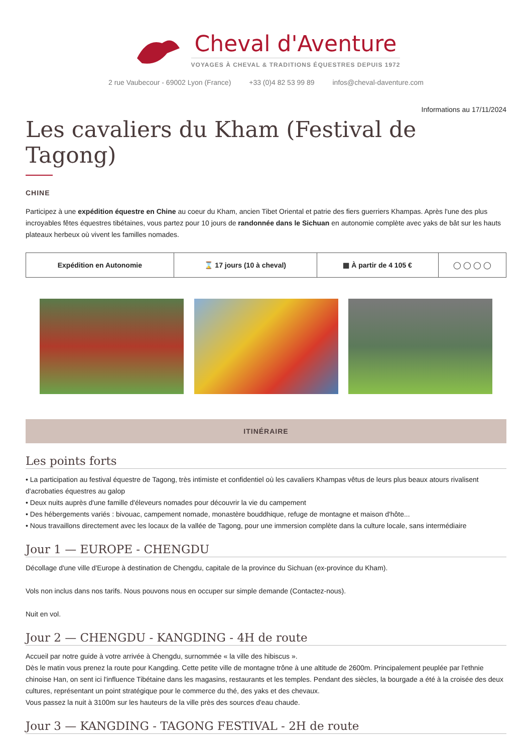Cheval d'Aventure
VOYAGES À CHEVAL & TRADITIONS ÉQUESTRES DEPUIS 1972
2 rue Vaubecour - 69002 Lyon (France) +33 (0)4 82 53 99 89 infos@cheval-daventure.com
Informations au 17/11/2024
Les cavaliers du Kham (Festival de Tagong)
CHINE
Participez à une expédition équestre en Chine au coeur du Kham, ancien Tibet Oriental et patrie des fiers guerriers Khampas. Après l'une des plus incroyables fêtes équestres tibétaines, vous partez pour 10 jours de randonnée dans le Sichuan en autonomie complète avec yaks de bât sur les hauts plateaux herbeux où vivent les familles nomades.
| Expédition en Autonomie | ⌛ 17 jours (10 à cheval) | ▦ À partir de 4 105 € | ◯ ◯ ◯ ◯ |
ITINÉRAIRE
Les points forts
• La participation au festival équestre de Tagong, très intimiste et confidentiel où les cavaliers Khampas vêtus de leurs plus beaux atours rivalisent d'acrobaties équestres au galop
• Deux nuits auprès d'une famille d'éleveurs nomades pour découvrir la vie du campement
• Des hébergements variés : bivouac, campement nomade, monastère bouddhique, refuge de montagne et maison d'hôte...
• Nous travaillons directement avec les locaux de la vallée de Tagong, pour une immersion complète dans la culture locale, sans intermédiaire
Jour 1 — EUROPE - CHENGDU
Décollage d'une ville d'Europe à destination de Chengdu, capitale de la province du Sichuan (ex-province du Kham).
Vols non inclus dans nos tarifs. Nous pouvons nous en occuper sur simple demande (Contactez-nous).
Nuit en vol.
Jour 2 — CHENGDU - KANGDING - 4H de route
Accueil par notre guide à votre arrivée à Chengdu, surnommée « la ville des hibiscus ».
Dès le matin vous prenez la route pour Kangding. Cette petite ville de montagne trône à une altitude de 2600m. Principalement peuplée par l'ethnie chinoise Han, on sent ici l'influence Tibétaine dans les magasins, restaurants et les temples. Pendant des siècles, la bourgade a été à la croisée des deux cultures, représentant un point stratégique pour le commerce du thé, des yaks et des chevaux.
Vous passez la nuit à 3100m sur les hauteurs de la ville près des sources d'eau chaude.
Jour 3 — KANGDING - TAGONG FESTIVAL - 2H de route